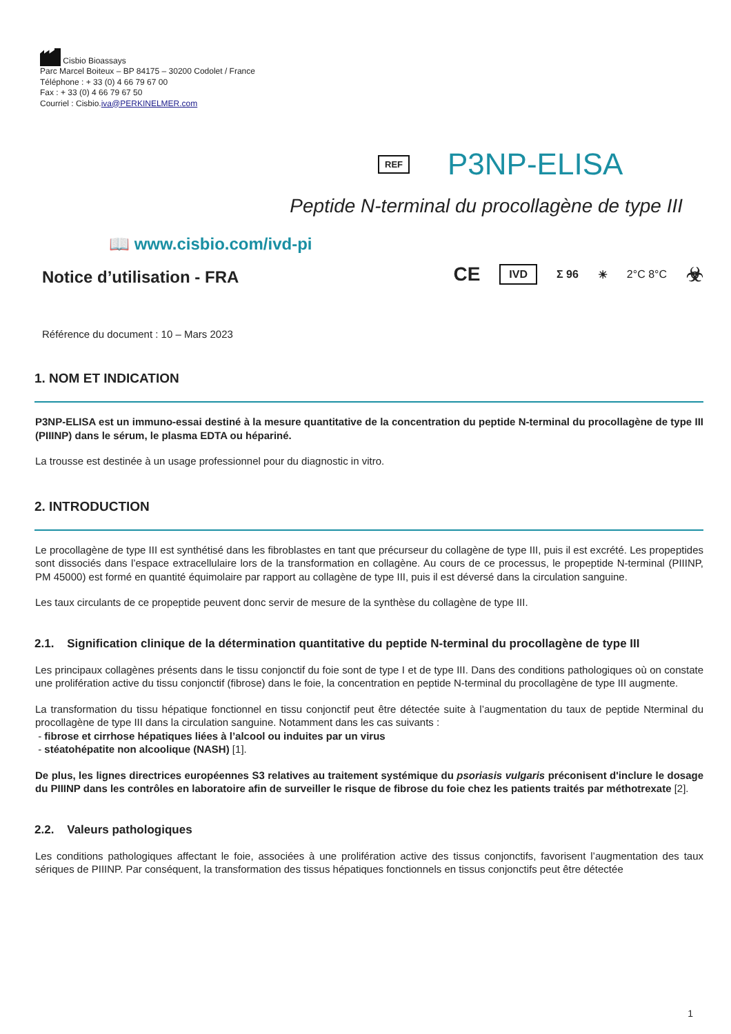Cisbio Bioassays
Parc Marcel Boiteux – BP 84175 – 30200 Codolet / France
Téléphone : + 33 (0) 4 66 79 67 00
Fax : + 33 (0) 4 66 79 67 50
Courriel : Cisbio.iva@PERKINELMER.com
REF P3NP-ELISA
Peptide N-terminal du procollagène de type III
📖 www.cisbio.com/ivd-pi
Notice d’utilisation - FRA
CE IVD Σ 96 ☀ 2°C 8°C ☣
Référence du document : 10 – Mars 2023
1. NOM ET INDICATION
P3NP-ELISA est un immuno-essai destiné à la mesure quantitative de la concentration du peptide N-terminal du procollagène de type III (PIIINP) dans le sérum, le plasma EDTA ou hépariné.
La trousse est destinée à un usage professionnel pour du diagnostic in vitro.
2. INTRODUCTION
Le procollagène de type III est synthétisé dans les fibroblastes en tant que précurseur du collagène de type III, puis il est excrété. Les propeptides sont dissociés dans l’espace extracellulaire lors de la transformation en collagène. Au cours de ce processus, le propeptide N-terminal (PIIINP, PM 45000) est formé en quantité équimolaire par rapport au collagène de type III, puis il est déversé dans la circulation sanguine.
Les taux circulants de ce propeptide peuvent donc servir de mesure de la synthèse du collagène de type III.
2.1. Signification clinique de la détermination quantitative du peptide N-terminal du procollagène de type III
Les principaux collagènes présents dans le tissu conjonctif du foie sont de type I et de type III. Dans des conditions pathologiques où on constate une prolifération active du tissu conjonctif (fibrose) dans le foie, la concentration en peptide N-terminal du procollagène de type III augmente.
La transformation du tissu hépatique fonctionnel en tissu conjonctif peut être détectée suite à l’augmentation du taux de peptide Nterminal du procollagène de type III dans la circulation sanguine. Notamment dans les cas suivants :
- fibrose et cirrhose hépatiques liées à l’alcool ou induites par un virus
- stéatohépatite non alcoolique (NASH) [1].
De plus, les lignes directrices européennes S3 relatives au traitement systémique du psoriasis vulgaris préconisent d'inclure le dosage du PIIINP dans les contrôles en laboratoire afin de surveiller le risque de fibrose du foie chez les patients traités par méthotrexate [2].
2.2. Valeurs pathologiques
Les conditions pathologiques affectant le foie, associées à une prolifération active des tissus conjonctifs, favorisent l’augmentation des taux sériques de PIIINP. Par conséquent, la transformation des tissus hépatiques fonctionnels en tissus conjonctifs peut être détectée
1